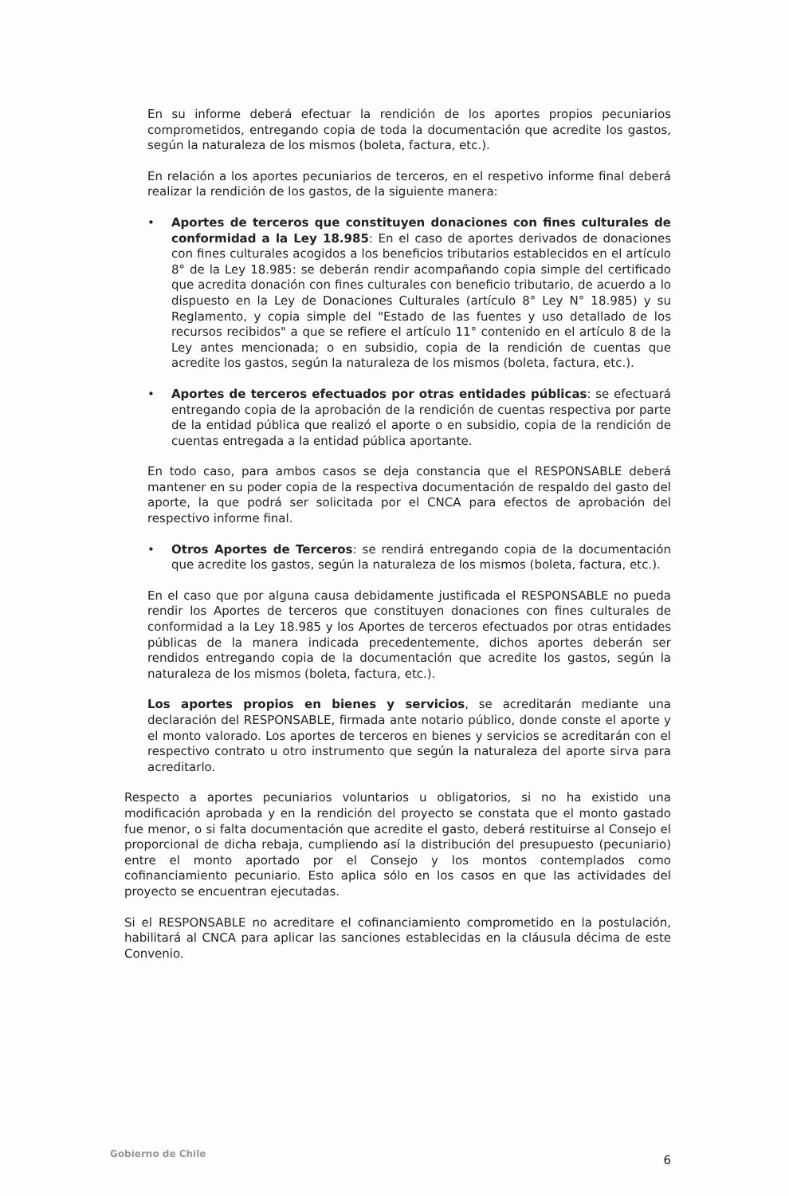En su informe deberá efectuar la rendición de los aportes propios pecuniarios comprometidos, entregando copia de toda la documentación que acredite los gastos, según la naturaleza de los mismos (boleta, factura, etc.).
En relación a los aportes pecuniarios de terceros, en el respetivo informe final deberá realizar la rendición de los gastos, de la siguiente manera:
• Aportes de terceros que constituyen donaciones con fines culturales de conformidad a la Ley 18.985: En el caso de aportes derivados de donaciones con fines culturales acogidos a los beneficios tributarios establecidos en el artículo 8° de la Ley 18.985: se deberán rendir acompañando copia simple del certificado que acredita donación con fines culturales con beneficio tributario, de acuerdo a lo dispuesto en la Ley de Donaciones Culturales (artículo 8° Ley N° 18.985) y su Reglamento, y copia simple del "Estado de las fuentes y uso detallado de los recursos recibidos" a que se refiere el artículo 11° contenido en el artículo 8 de la Ley antes mencionada; o en subsidio, copia de la rendición de cuentas que acredite los gastos, según la naturaleza de los mismos (boleta, factura, etc.).
• Aportes de terceros efectuados por otras entidades públicas: se efectuará entregando copia de la aprobación de la rendición de cuentas respectiva por parte de la entidad pública que realizó el aporte o en subsidio, copia de la rendición de cuentas entregada a la entidad pública aportante.
En todo caso, para ambos casos se deja constancia que el RESPONSABLE deberá mantener en su poder copia de la respectiva documentación de respaldo del gasto del aporte, la que podrá ser solicitada por el CNCA para efectos de aprobación del respectivo informe final.
• Otros Aportes de Terceros: se rendirá entregando copia de la documentación que acredite los gastos, según la naturaleza de los mismos (boleta, factura, etc.).
En el caso que por alguna causa debidamente justificada el RESPONSABLE no pueda rendir los Aportes de terceros que constituyen donaciones con fines culturales de conformidad a la Ley 18.985 y los Aportes de terceros efectuados por otras entidades públicas de la manera indicada precedentemente, dichos aportes deberán ser rendidos entregando copia de la documentación que acredite los gastos, según la naturaleza de los mismos (boleta, factura, etc.).
Los aportes propios en bienes y servicios, se acreditarán mediante una declaración del RESPONSABLE, firmada ante notario público, donde conste el aporte y el monto valorado. Los aportes de terceros en bienes y servicios se acreditarán con el respectivo contrato u otro instrumento que según la naturaleza del aporte sirva para acreditarlo.
Respecto a aportes pecuniarios voluntarios u obligatorios, si no ha existido una modificación aprobada y en la rendición del proyecto se constata que el monto gastado fue menor, o si falta documentación que acredite el gasto, deberá restituirse al Consejo el proporcional de dicha rebaja, cumpliendo así la distribución del presupuesto (pecuniario) entre el monto aportado por el Consejo y los montos contemplados como cofinanciamiento pecuniario. Esto aplica sólo en los casos en que las actividades del proyecto se encuentran ejecutadas.
Si el RESPONSABLE no acreditare el cofinanciamiento comprometido en la postulación, habilitará al CNCA para aplicar las sanciones establecidas en la cláusula décima de este Convenio.
Gobierno de Chile 6